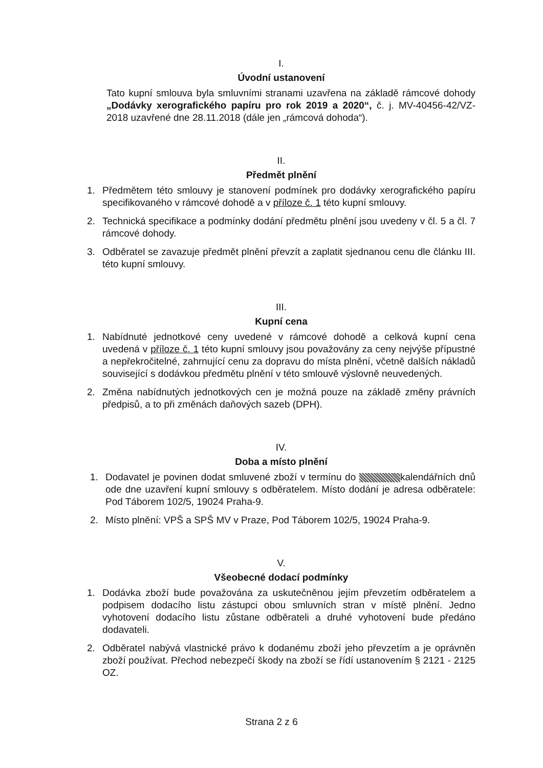I.
Úvodní ustanovení
Tato kupní smlouva byla smluvními stranami uzavřena na základě rámcové dohody „Dodávky xerografického papíru pro rok 2019 a 2020“, č. j. MV-40456-42/VZ-2018 uzavřené dne 28.11.2018 (dále jen „rámcová dohoda“).
II.
Předmět plnění
1. Předmětem této smlouvy je stanovení podmínek pro dodávky xerografického papíru specifikovaného v rámcové dohodě a v příloze č. 1 této kupní smlouvy.
2. Technická specifikace a podmínky dodání předmětu plnění jsou uvedeny v čl. 5 a čl. 7 rámcové dohody.
3. Odběratel se zavazuje předmět plnění převzít a zaplatit sjednanou cenu dle článku III. této kupní smlouvy.
III.
Kupní cena
1. Nabídnuté jednotkové ceny uvedené v rámcové dohodě a celková kupní cena uvedená v příloze č. 1 této kupní smlouvy jsou považovány za ceny nejvýše přípustné a nepřekročitelné, zahrnující cenu za dopravu do místa plnění, včetně dalších nákladů související s dodávkou předmětu plnění v této smlouvě výslovně neuvedených.
2. Změna nabídnutých jednotkových cen je možná pouze na základě změny právních předpisů, a to při změnách daňových sazeb (DPH).
IV.
Doba a místo plnění
1. Dodavatel je povinen dodat smluvené zboží v termínu do kalendářních dnů ode dne uzavření kupní smlouvy s odběratelem. Místo dodání je adresa odběratele: Pod Táborem 102/5, 19024 Praha-9.
2. Místo plnění: VPŠ a SPŠ MV v Praze, Pod Táborem 102/5, 19024 Praha-9.
V.
Všeobecné dodací podmínky
1. Dodávka zboží bude považována za uskutečněnou jejím převzetím odběratelem a podpisem dodacího listu zástupci obou smluvních stran v místě plnění. Jedno vyhotovení dodacího listu zůstane odběrateli a druhé vyhotovení bude předáno dodavateli.
2. Odběratel nabývá vlastnické právo k dodanému zboží jeho převzetím a je oprávněn zboží používat. Přechod nebezpečí škody na zboží se řídí ustanovením § 2121 - 2125 OZ.
Strana 2 z 6